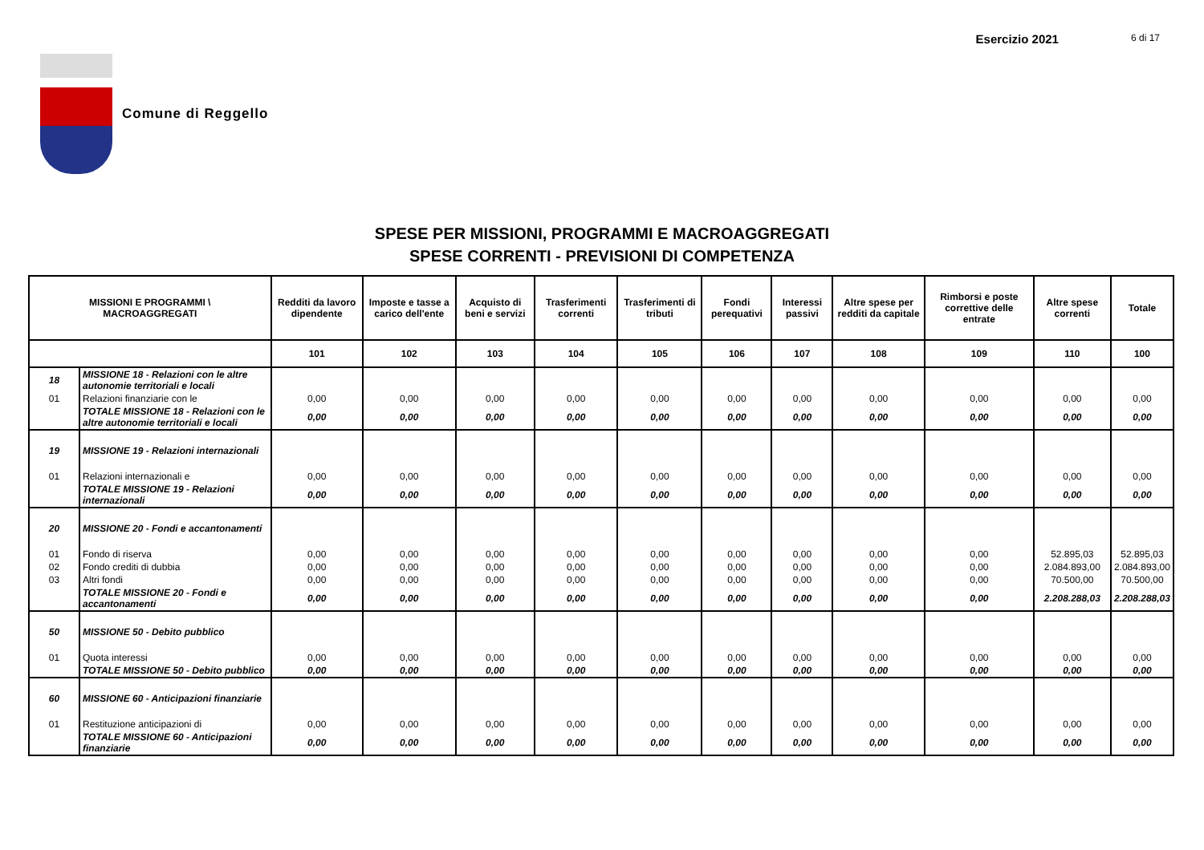Esercizio 2021 6 di 17
Comune di Reggello
SPESE PER MISSIONI, PROGRAMMI E MACROAGGREGATI
SPESE CORRENTI - PREVISIONI DI COMPETENZA
| MISSIONI E PROGRAMMI \ MACROAGGREGATI | | Redditi da lavoro dipendente | Imposte e tasse a carico dell'ente | Acquisto di beni e servizi | Trasferimenti correnti | Trasferimenti di tributi | Fondi perequativi | Interessi passivi | Altre spese per redditi da capitale | Rimborsi e poste correttive delle entrate | Altre spese correnti | Totale |
| --- | --- | --- | --- | --- | --- | --- | --- | --- | --- | --- | --- | --- |
| | | 101 | 102 | 103 | 104 | 105 | 106 | 107 | 108 | 109 | 110 | 100 |
| 18 | MISSIONE 18 - Relazioni con le altre autonomie territoriali e locali | | | | | | | | | | | |
| 01 | Relazioni finanziarie con le | 0,00 | 0,00 | 0,00 | 0,00 | 0,00 | 0,00 | 0,00 | 0,00 | 0,00 | 0,00 | 0,00 |
| | TOTALE MISSIONE 18 - Relazioni con le altre autonomie territoriali e locali | 0,00 | 0,00 | 0,00 | 0,00 | 0,00 | 0,00 | 0,00 | 0,00 | 0,00 | 0,00 | 0,00 |
| 19 | MISSIONE 19 - Relazioni internazionali | | | | | | | | | | | |
| 01 | Relazioni internazionali e | 0,00 | 0,00 | 0,00 | 0,00 | 0,00 | 0,00 | 0,00 | 0,00 | 0,00 | 0,00 | 0,00 |
| | TOTALE MISSIONE 19 - Relazioni internazionali | 0,00 | 0,00 | 0,00 | 0,00 | 0,00 | 0,00 | 0,00 | 0,00 | 0,00 | 0,00 | 0,00 |
| 20 | MISSIONE 20 - Fondi e accantonamenti | | | | | | | | | | | |
| 01 | Fondo di riserva | 0,00 | 0,00 | 0,00 | 0,00 | 0,00 | 0,00 | 0,00 | 0,00 | 0,00 | 52.895,03 | 52.895,03 |
| 02 | Fondo crediti di dubbia | 0,00 | 0,00 | 0,00 | 0,00 | 0,00 | 0,00 | 0,00 | 0,00 | 0,00 | 2.084.893,00 | 2.084.893,00 |
| 03 | Altri fondi | 0,00 | 0,00 | 0,00 | 0,00 | 0,00 | 0,00 | 0,00 | 0,00 | 0,00 | 70.500,00 | 70.500,00 |
| | TOTALE MISSIONE 20 - Fondi e accantonamenti | 0,00 | 0,00 | 0,00 | 0,00 | 0,00 | 0,00 | 0,00 | 0,00 | 0,00 | 2.208.288,03 | 2.208.288,03 |
| 50 | MISSIONE 50 - Debito pubblico | | | | | | | | | | | |
| 01 | Quota interessi | 0,00 | 0,00 | 0,00 | 0,00 | 0,00 | 0,00 | 0,00 | 0,00 | 0,00 | 0,00 | 0,00 |
| | TOTALE MISSIONE 50 - Debito pubblico | 0,00 | 0,00 | 0,00 | 0,00 | 0,00 | 0,00 | 0,00 | 0,00 | 0,00 | 0,00 | 0,00 |
| 60 | MISSIONE 60 - Anticipazioni finanziarie | | | | | | | | | | | |
| 01 | Restituzione anticipazioni di | 0,00 | 0,00 | 0,00 | 0,00 | 0,00 | 0,00 | 0,00 | 0,00 | 0,00 | 0,00 | 0,00 |
| | TOTALE MISSIONE 60 - Anticipazioni finanziarie | 0,00 | 0,00 | 0,00 | 0,00 | 0,00 | 0,00 | 0,00 | 0,00 | 0,00 | 0,00 | 0,00 |